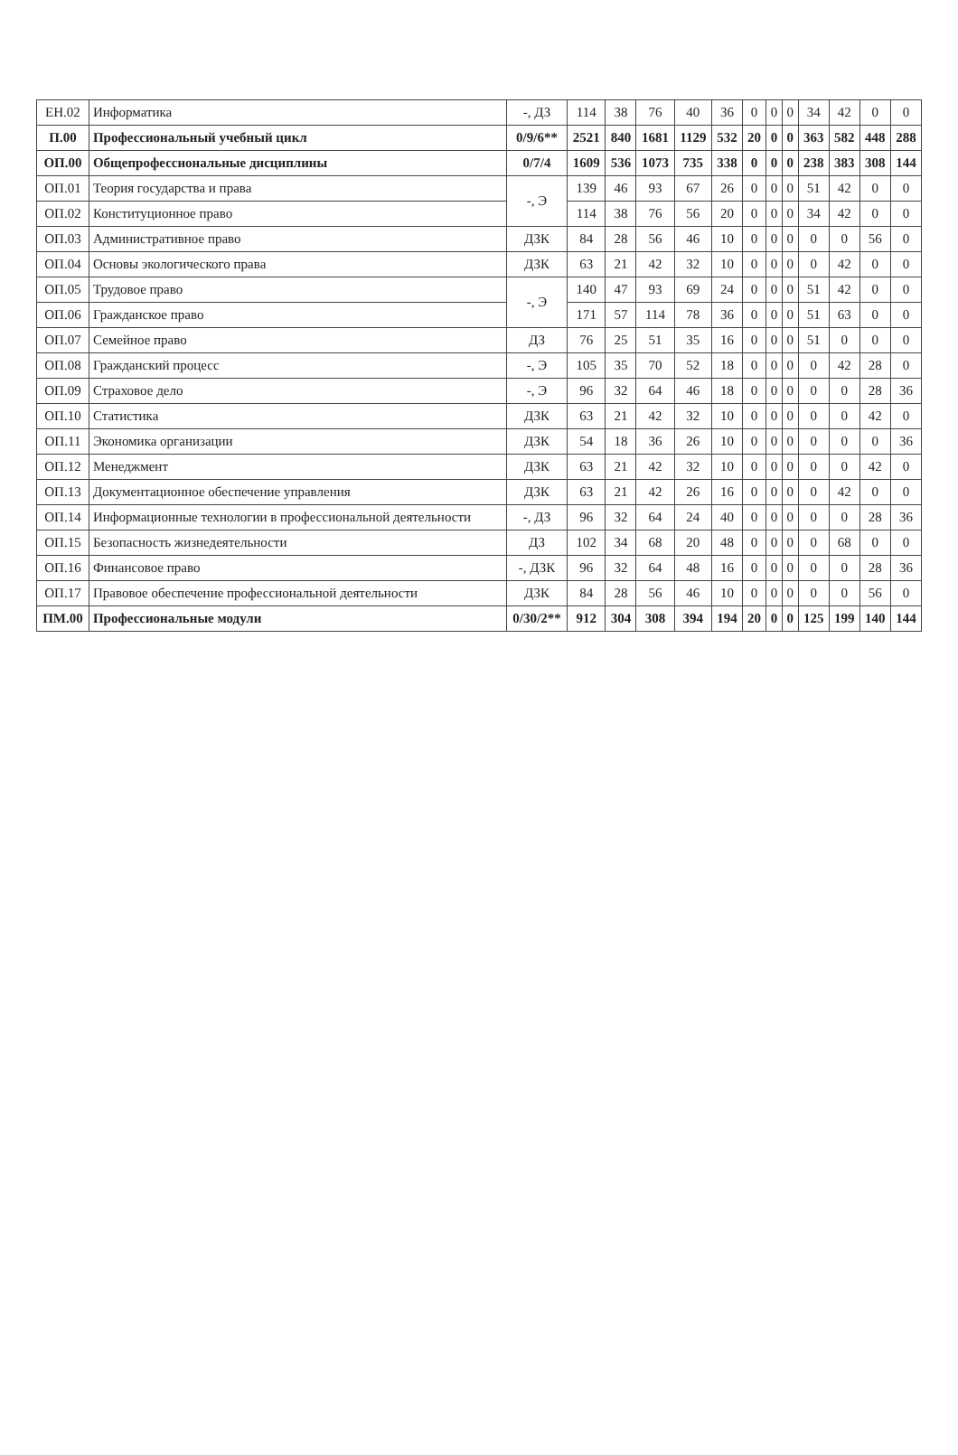| ЕН.02 | Информатика | -, ДЗ | 114 | 38 | 76 | 40 | 36 | 0 | 0 | 0 | 34 | 42 | 0 | 0 |
| П.00 | Профессиональный учебный цикл | 0/9/6** | 2521 | 840 | 1681 | 1129 | 532 | 20 | 0 | 0 | 363 | 582 | 448 | 288 |
| ОП.00 | Общепрофессиональные дисциплины | 0/7/4 | 1609 | 536 | 1073 | 735 | 338 | 0 | 0 | 0 | 238 | 383 | 308 | 144 |
| ОП.01 | Теория государства и права | -, Э | 139 | 46 | 93 | 67 | 26 | 0 | 0 | 0 | 51 | 42 | 0 | 0 |
| ОП.02 | Конституционное право | | 114 | 38 | 76 | 56 | 20 | 0 | 0 | 0 | 34 | 42 | 0 | 0 |
| ОП.03 | Административное право | ДЗК | 84 | 28 | 56 | 46 | 10 | 0 | 0 | 0 | 0 | 0 | 56 | 0 |
| ОП.04 | Основы экологического права | ДЗК | 63 | 21 | 42 | 32 | 10 | 0 | 0 | 0 | 0 | 42 | 0 | 0 |
| ОП.05 | Трудовое право | -, Э | 140 | 47 | 93 | 69 | 24 | 0 | 0 | 0 | 51 | 42 | 0 | 0 |
| ОП.06 | Гражданское право | | 171 | 57 | 114 | 78 | 36 | 0 | 0 | 0 | 51 | 63 | 0 | 0 |
| ОП.07 | Семейное право | ДЗ | 76 | 25 | 51 | 35 | 16 | 0 | 0 | 0 | 51 | 0 | 0 | 0 |
| ОП.08 | Гражданский процесс | -, Э | 105 | 35 | 70 | 52 | 18 | 0 | 0 | 0 | 0 | 42 | 28 | 0 |
| ОП.09 | Страховое дело | -, Э | 96 | 32 | 64 | 46 | 18 | 0 | 0 | 0 | 0 | 0 | 28 | 36 |
| ОП.10 | Статистика | ДЗК | 63 | 21 | 42 | 32 | 10 | 0 | 0 | 0 | 0 | 0 | 42 | 0 |
| ОП.11 | Экономика организации | ДЗК | 54 | 18 | 36 | 26 | 10 | 0 | 0 | 0 | 0 | 0 | 0 | 36 |
| ОП.12 | Менеджмент | ДЗК | 63 | 21 | 42 | 32 | 10 | 0 | 0 | 0 | 0 | 0 | 42 | 0 |
| ОП.13 | Документационное обеспечение управления | ДЗК | 63 | 21 | 42 | 26 | 16 | 0 | 0 | 0 | 0 | 42 | 0 | 0 |
| ОП.14 | Информационные технологии в профессиональной деятельности | -, ДЗ | 96 | 32 | 64 | 24 | 40 | 0 | 0 | 0 | 0 | 0 | 28 | 36 |
| ОП.15 | Безопасность жизнедеятельности | ДЗ | 102 | 34 | 68 | 20 | 48 | 0 | 0 | 0 | 0 | 68 | 0 | 0 |
| ОП.16 | Финансовое право | -, ДЗК | 96 | 32 | 64 | 48 | 16 | 0 | 0 | 0 | 0 | 0 | 28 | 36 |
| ОП.17 | Правовое обеспечение профессиональной деятельности | ДЗК | 84 | 28 | 56 | 46 | 10 | 0 | 0 | 0 | 0 | 0 | 56 | 0 |
| ПМ.00 | Профессиональные модули | 0/30/2** | 912 | 304 | 308 | 394 | 194 | 20 | 0 | 0 | 125 | 199 | 140 | 144 |